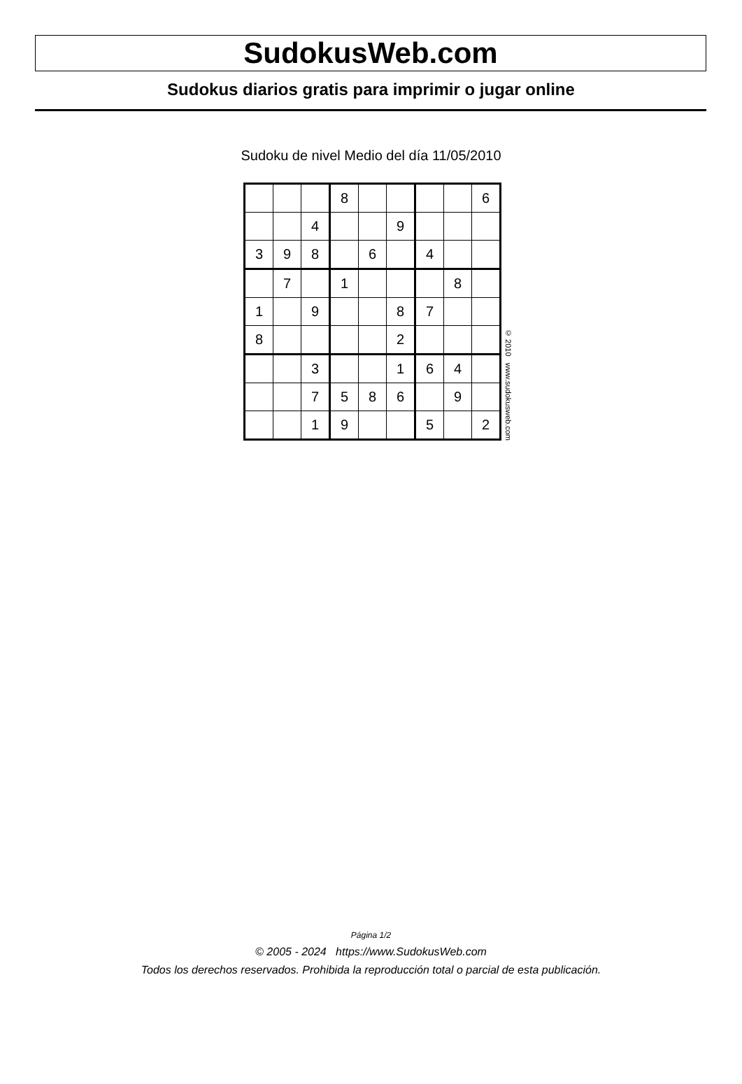SudokusWeb.com
Sudokus diarios gratis para imprimir o jugar online
Sudoku de nivel Medio del día 11/05/2010
| | | | 8 | | | | | 6 |
| | | 4 | | | 9 | | | |
| 3 | 9 | 8 | | 6 | | 4 | | |
| | 7 | | 1 | | | | 8 | |
| 1 | | 9 | | | 8 | 7 | | |
| 8 | | | | | 2 | | | |
| | | 3 | | | 1 | 6 | 4 | |
| | | 7 | 5 | 8 | 6 | | 9 | |
| | | 1 | 9 | | | 5 | | 2 |
© 2010 www.sudokusweb.com
Página 1/2
© 2005 - 2024 https://www.SudokusWeb.com
Todos los derechos reservados. Prohibida la reproducción total o parcial de esta publicación.